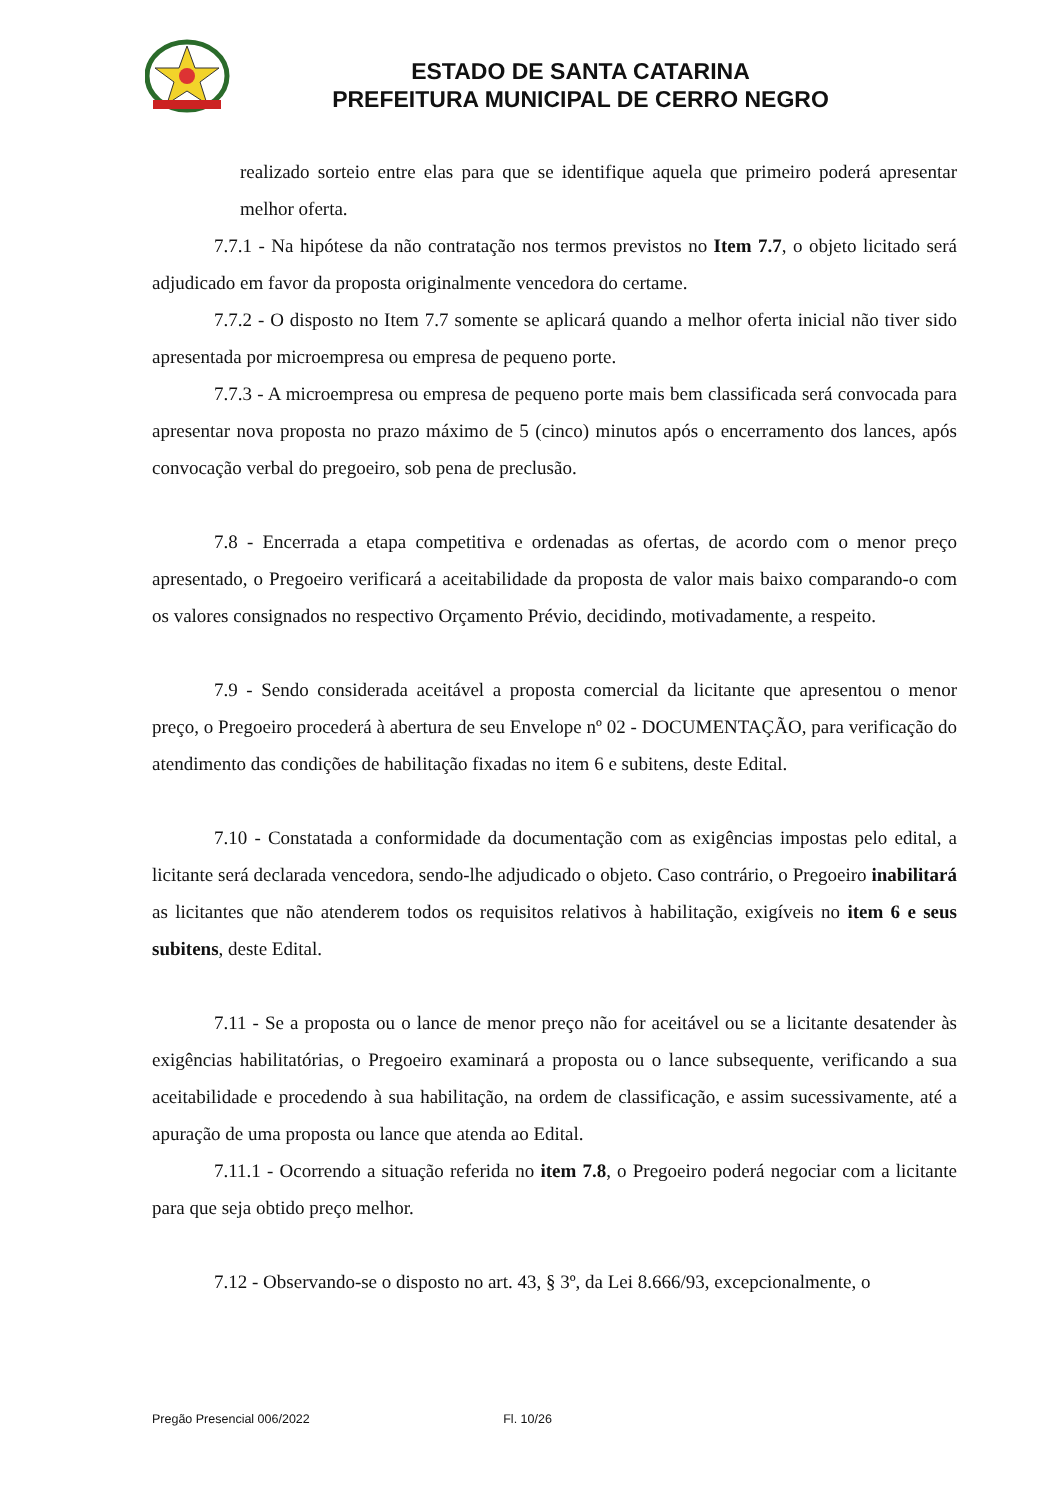ESTADO DE SANTA CATARINA
PREFEITURA MUNICIPAL DE CERRO NEGRO
realizado sorteio entre elas para que se identifique aquela que primeiro poderá apresentar melhor oferta.
7.7.1 - Na hipótese da não contratação nos termos previstos no Item 7.7, o objeto licitado será adjudicado em favor da proposta originalmente vencedora do certame.
7.7.2 - O disposto no Item 7.7 somente se aplicará quando a melhor oferta inicial não tiver sido apresentada por microempresa ou empresa de pequeno porte.
7.7.3 - A microempresa ou empresa de pequeno porte mais bem classificada será convocada para apresentar nova proposta no prazo máximo de 5 (cinco) minutos após o encerramento dos lances, após convocação verbal do pregoeiro, sob pena de preclusão.
7.8 - Encerrada a etapa competitiva e ordenadas as ofertas, de acordo com o menor preço apresentado, o Pregoeiro verificará a aceitabilidade da proposta de valor mais baixo comparando-o com os valores consignados no respectivo Orçamento Prévio, decidindo, motivadamente, a respeito.
7.9 - Sendo considerada aceitável a proposta comercial da licitante que apresentou o menor preço, o Pregoeiro procederá à abertura de seu Envelope nº 02 - DOCUMENTAÇÃO, para verificação do atendimento das condições de habilitação fixadas no item 6 e subitens, deste Edital.
7.10 - Constatada a conformidade da documentação com as exigências impostas pelo edital, a licitante será declarada vencedora, sendo-lhe adjudicado o objeto. Caso contrário, o Pregoeiro inabilitará as licitantes que não atenderem todos os requisitos relativos à habilitação, exigíveis no item 6 e seus subitens, deste Edital.
7.11 - Se a proposta ou o lance de menor preço não for aceitável ou se a licitante desatender às exigências habilitatórias, o Pregoeiro examinará a proposta ou o lance subsequente, verificando a sua aceitabilidade e procedendo à sua habilitação, na ordem de classificação, e assim sucessivamente, até a apuração de uma proposta ou lance que atenda ao Edital.
7.11.1 - Ocorrendo a situação referida no item 7.8, o Pregoeiro poderá negociar com a licitante para que seja obtido preço melhor.
7.12 - Observando-se o disposto no art. 43, § 3º, da Lei 8.666/93, excepcionalmente, o
Pregão Presencial 006/2022 Fl. 10/26